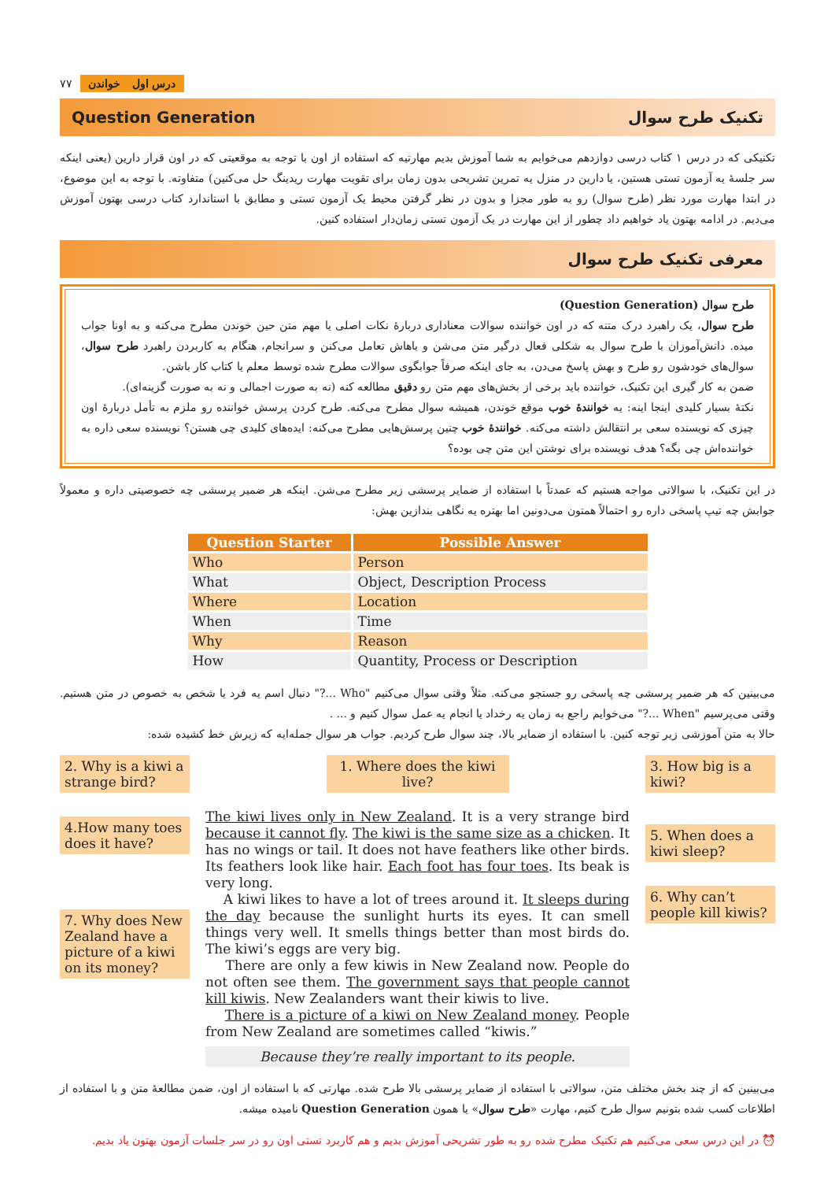۷۷ درس اول خواندن
Question Generation تکنیک طرح سوال
تکنیکی که در درس ۱ کتاب درسی دوازدهم می‌خوایم به شما آموزش بدیم مهارتیه که استفاده از اون با توجه به موقعیتی که در اون قرار دارین (یعنی اینکه سر جلسهٔ یه آزمون تستی هستین، یا دارین در منزل یه تمرین تشریحی بدون زمان برای تقویت مهارت ریدینگ حل می‌کنین) متفاوته. با توجه به این موضوع، در ابتدا مهارت مورد نظر (طرح سوال) رو به طور مجزا و بدون در نظر گرفتن محیط یک آزمون تستی و مطابق با استاندارد کتاب درسی بهتون آموزش می‌دیم. در ادامه بهتون یاد خواهیم داد چطور از این مهارت در یک آزمون تستی زمان‌دار استفاده کنین.
معرفی تکنیک طرح سوال
طرح سوال (Question Generation)
طرح سوال، یک راهبرد درک متنه که در اون خواننده سوالات معناداری دربارهٔ نکات اصلی یا مهم متن حین خوندن مطرح می‌کنه و به اونا جواب میده. دانش‌آموزان با طرح سوال به شکلی فعال درگیر متن می‌شن و باهاش تعامل می‌کنن و سرانجام، هنگام به کاربردن راهبرد طرح سوال، سوال‌های خودشون رو طرح و بهش پاسخ می‌دن، به جای اینکه صرفاً جوابگوی سوالات مطرح شده توسط معلم یا کتاب کار باشن.
ضمن به کار گیری این تکنیک، خواننده باید برخی از بخش‌های مهم متن رو دقیق مطالعه کنه (نه به صورت اجمالی و نه به صورت گزینه‌ای).
نکتهٔ بسیار کلیدی اینجا اینه: یه خوانندهٔ خوب موقع خوندن، همیشه سوال مطرح می‌کنه. طرح کردن پرسش خواننده رو ملزم به تأمل دربارهٔ اون چیزی که نویسنده سعی بر انتقالش داشته می‌کنه. خوانندهٔ خوب چنین پرسش‌هایی مطرح می‌کنه: ایده‌های کلیدی چی هستن؟ نویسنده سعی داره به خواننده‌اش چی بگه؟ هدف نویسنده برای نوشتن این متن چی بوده؟
در این تکنیک، با سوالاتی مواجه هستیم که عمدتاً با استفاده از ضمایر پرسشی زیر مطرح می‌شن. اینکه هر ضمیر پرسشی چه خصوصیتی داره و معمولاً جوابش چه تیپ پاسخی داره رو احتمالاً همتون می‌دونین اما بهتره یه نگاهی بندازین بهش:
| Question Starter | Possible Answer |
| --- | --- |
| Who | Person |
| What | Object, Description Process |
| Where | Location |
| When | Time |
| Why | Reason |
| How | Quantity, Process or Description |
می‌بینین که هر ضمیر پرسشی چه پاسخی رو جستجو می‌کنه. مثلاً وقتی سوال می‌کنیم "Who ...?" دنبال اسم یه فرد یا شخص به خصوص در متن هستیم. وقتی می‌پرسیم "When ...?" می‌خوایم راجع به زمان یه رخداد یا انجام یه عمل سوال کنیم و ... .
حالا به متن آموزشی زیر توجه کنین. با استفاده از ضمایر بالا، چند سوال طرح کردیم. جواب هر سوال جمله‌ایه که زیرش خط کشیده شده:
2. Why is a kiwi a strange bird?
4.How many toes does it have?
7. Why does New Zealand have a picture of a kiwi on its money?
1. Where does the kiwi live?
The kiwi lives only in New Zealand. It is a very strange bird because it cannot fly. The kiwi is the same size as a chicken. It has no wings or tail. It does not have feathers like other birds. Its feathers look like hair. Each foot has four toes. Its beak is very long.
A kiwi likes to have a lot of trees around it. It sleeps during the day because the sunlight hurts its eyes. It can smell things very well. It smells things better than most birds do. The kiwi’s eggs are very big.
There are only a few kiwis in New Zealand now. People do not often see them. The government says that people cannot kill kiwis. New Zealanders want their kiwis to live.
There is a picture of a kiwi on New Zealand money. People from New Zealand are sometimes called “kiwis.”
Because they’re really important to its people.
3. How big is a kiwi?
5. When does a kiwi sleep?
6. Why can’t people kill kiwis?
می‌بینین که از چند بخش مختلف متن، سوالاتی با استفاده از ضمایر پرسشی بالا طرح شده. مهارتی که با استفاده از اون، ضمن مطالعهٔ متن و با استفاده از اطلاعات کسب شده بتونیم سوال طرح کنیم، مهارت «طرح سوال» یا همون Question Generation نامیده میشه.
⏰ در این درس سعی می‌کنیم هم تکنیک مطرح شده رو به طور تشریحی آموزش بدیم و هم کاربرد تستی اون رو در سر جلسات آزمون بهتون یاد بدیم.